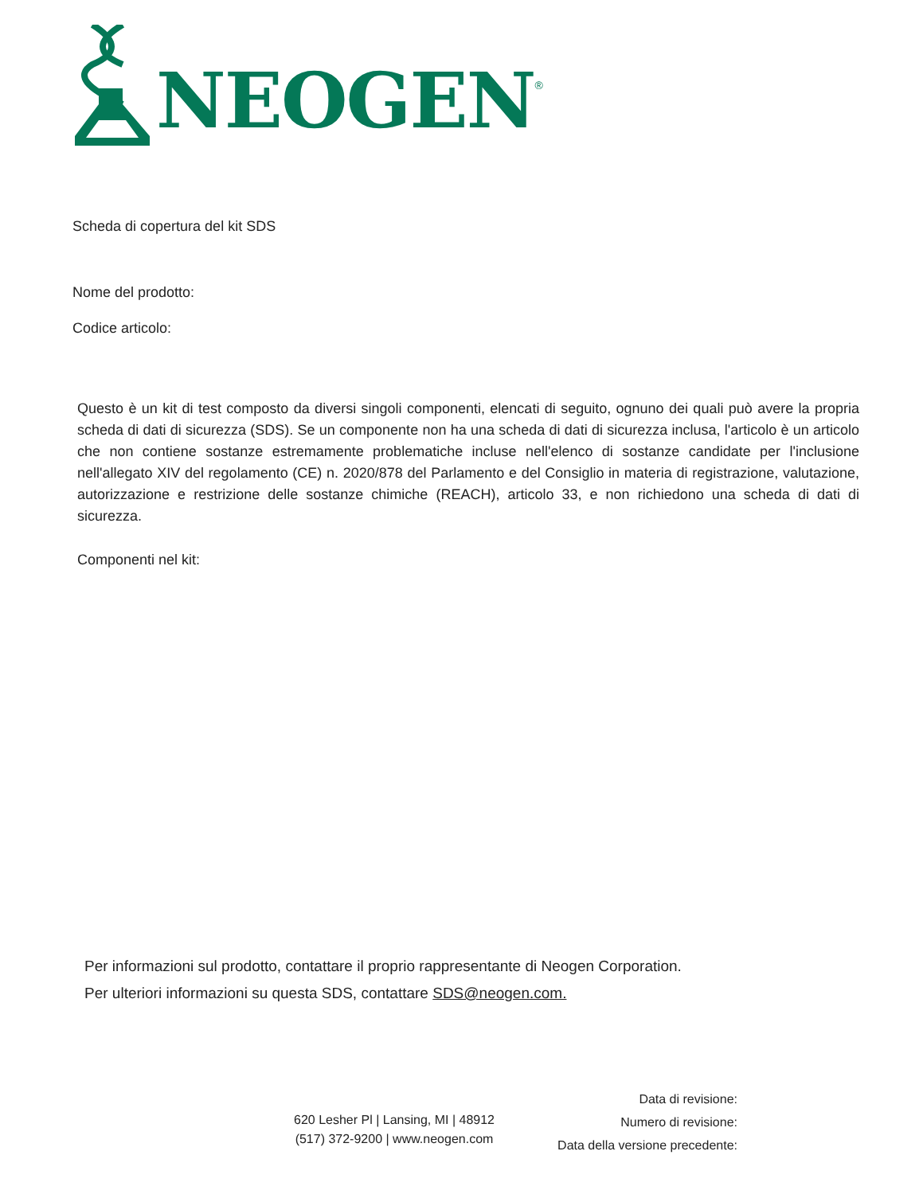NEOGEN<sup>®</sup>
Scheda di copertura del kit SDS
Nome del prodotto:
Codice articolo:
Questo è un kit di test composto da diversi singoli componenti, elencati di seguito, ognuno dei quali può avere la propria scheda di dati di sicurezza (SDS). Se un componente non ha una scheda di dati di sicurezza inclusa, l'articolo è un articolo che non contiene sostanze estremamente problematiche incluse nell'elenco di sostanze candidate per l'inclusione nell'allegato XIV del regolamento (CE) n. 2020/878 del Parlamento e del Consiglio in materia di registrazione, valutazione, autorizzazione e restrizione delle sostanze chimiche (REACH), articolo 33, e non richiedono una scheda di dati di sicurezza.
Componenti nel kit:
Per informazioni sul prodotto, contattare il proprio rappresentante di Neogen Corporation.
Per ulteriori informazioni su questa SDS, contattare SDS@neogen.com.
620 Lesher Pl | Lansing, MI | 48912
(517) 372-9200 | www.neogen.com
Data di revisione:
Numero di revisione:
Data della versione precedente: